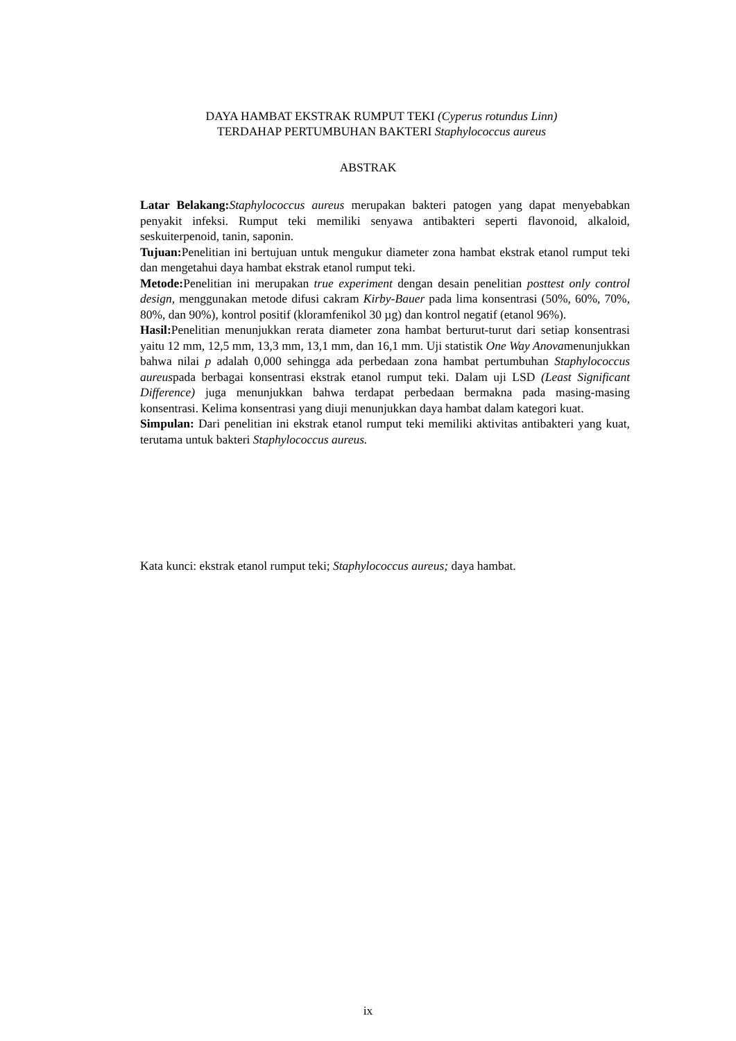DAYA HAMBAT EKSTRAK RUMPUT TEKI (Cyperus rotundus Linn)
TERDAHAP PERTUMBUHAN BAKTERI Staphylococcus aureus
ABSTRAK
Latar Belakang: Staphylococcus aureus merupakan bakteri patogen yang dapat menyebabkan penyakit infeksi. Rumput teki memiliki senyawa antibakteri seperti flavonoid, alkaloid, seskuiterpenoid, tanin, saponin.
Tujuan: Penelitian ini bertujuan untuk mengukur diameter zona hambat ekstrak etanol rumput teki dan mengetahui daya hambat ekstrak etanol rumput teki.
Metode: Penelitian ini merupakan true experiment dengan desain penelitian posttest only control design, menggunakan metode difusi cakram Kirby-Bauer pada lima konsentrasi (50%, 60%, 70%, 80%, dan 90%), kontrol positif (kloramfenikol 30 µg) dan kontrol negatif (etanol 96%).
Hasil: Penelitian menunjukkan rerata diameter zona hambat berturut-turut dari setiap konsentrasi yaitu 12 mm, 12,5 mm, 13,3 mm, 13,1 mm, dan 16,1 mm. Uji statistik One Way Anovamenunjukkan bahwa nilai p adalah 0,000 sehingga ada perbedaan zona hambat pertumbuhan Staphylococcus aureuspada berbagai konsentrasi ekstrak etanol rumput teki. Dalam uji LSD (Least Significant Difference) juga menunjukkan bahwa terdapat perbedaan bermakna pada masing-masing konsentrasi. Kelima konsentrasi yang diuji menunjukkan daya hambat dalam kategori kuat.
Simpulan: Dari penelitian ini ekstrak etanol rumput teki memiliki aktivitas antibakteri yang kuat, terutama untuk bakteri Staphylococcus aureus.
Kata kunci: ekstrak etanol rumput teki; Staphylococcus aureus; daya hambat.
ix